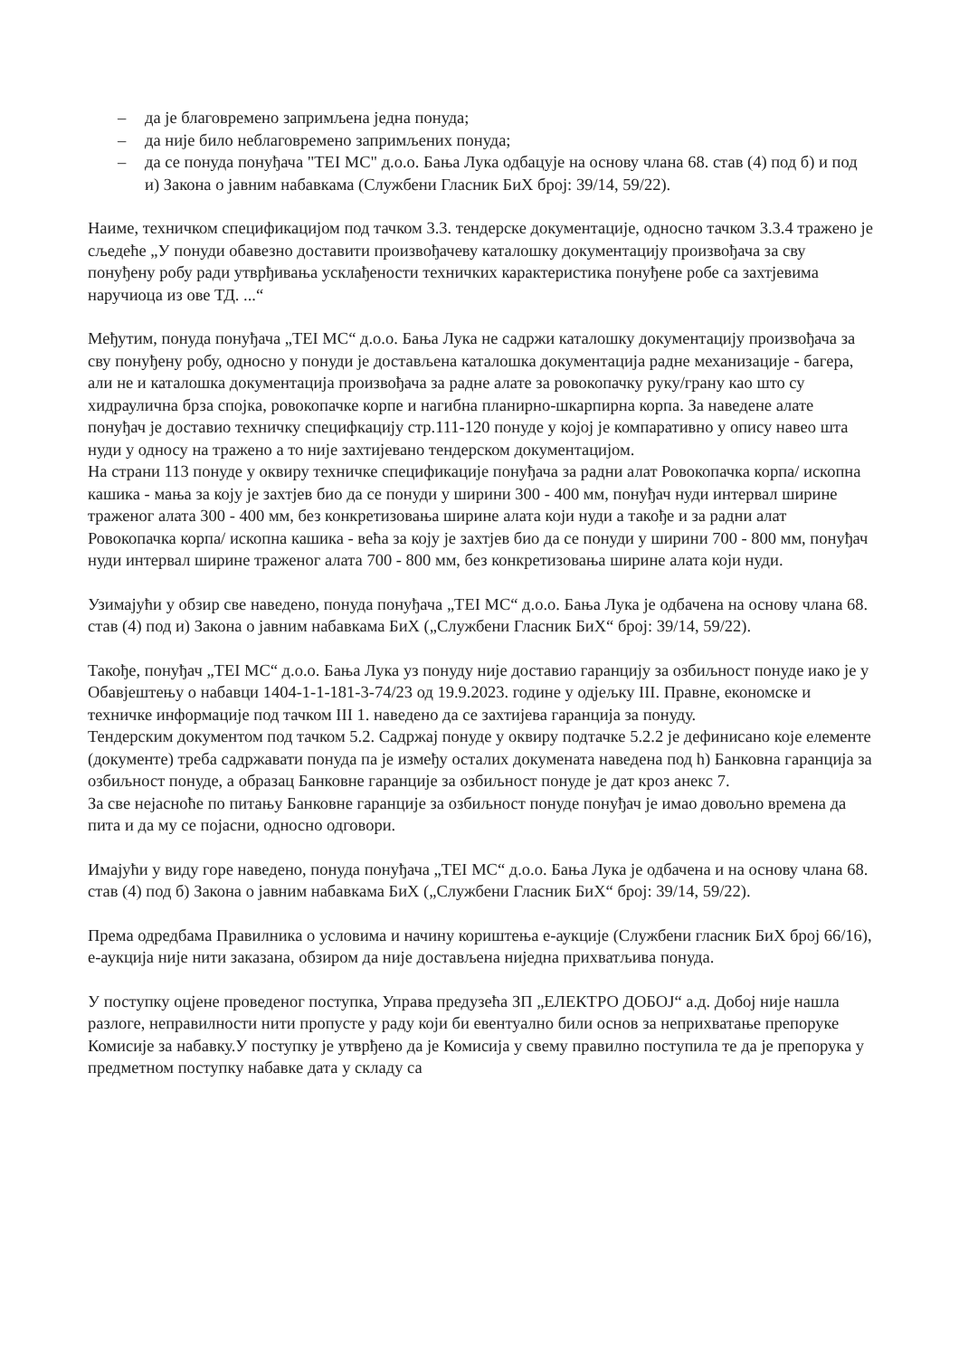– да је благовремено запримљена једна понуда;
– да није било неблаговремено запримљених понуда;
– да се понуда понуђача "TEI MC" д.о.о. Бања Лука одбацује на основу члана 68. став (4) под б) и под и) Закона о јавним набавкама (Службени Гласник БиХ број: 39/14, 59/22).
Наиме, техничком спецификацијом под тачком 3.3. тендерске документације, односно тачком 3.3.4 тражено је сљедеће „У понуди обавезно доставити произвођачеву каталошку документацију произвођача за сву понуђену робу ради утврђивања усклађености техничких карактеристика понуђене робе са захтјевима наручиоца из ове ТД. ...“
Међутим, понуда понуђача „TEI MC“ д.о.о. Бања Лука не садржи каталошку документацију произвођача за сву понуђену робу, односно у понуди је достављена каталошка документација радне механизације - багера, али не и каталошка документација произвођача за радне алате за ровокопачку руку/грану као што су хидраулична брза спојка, ровокопачке корпе и нагибна планирно-шкарпирна корпа. За наведене алате понуђач је доставио техничку специфкацију стр.111-120 понуде у којој је компаративно у опису навео шта нуди у односу на тражено а то није захтијевано тендерском документацијом.
На страни 113 понуде у оквиру техничке спецификације понуђача за радни алат Ровокопачка корпа/ ископна кашика - мања за коју је захтјев био да се понуди у ширини 300 - 400 мм, понуђач нуди интервал ширине траженог алата 300 - 400 мм, без конкретизовања ширине алата који нуди а такође и за радни алат Ровокопачка корпа/ ископна кашика - већа за коју је захтјев био да се понуди у ширини 700 - 800 мм, понуђач нуди интервал ширине траженог алата 700 - 800 мм, без конкретизовања ширине алата који нуди.
Узимајући у обзир све наведено, понуда понуђача „TEI MC“ д.о.о. Бања Лука је одбачена на основу члана 68. став (4) под и) Закона о јавним набавкама БиХ („Службени Гласник БиХ“ број: 39/14, 59/22).
Такође, понуђач „TEI MC“ д.о.о. Бања Лука уз понуду није доставио гаранцију за озбиљност понуде иако је у Обавјештењу о набавци 1404-1-1-181-3-74/23 од 19.9.2023. године у одјељку III. Правне, економске и техничке информације под тачком III 1. наведено да се захтијева гаранција за понуду.
Тендерским документом под тачком 5.2. Садржај понуде у оквиру подтачке 5.2.2 је дефинисано које елементе (документе) треба садржавати понуда па је између осталих докумената наведена под h) Банковна гаранција за озбиљност понуде, а образац Банковне гаранције за озбиљност понуде је дат кроз анекс 7.
За све нејасноће по питању Банковне гаранције за озбиљност понуде понуђач је имао довољно времена да пита и да му се појасни, односно одговори.
Имајући у виду горе наведено, понуда понуђача „TEI MC“ д.о.о. Бања Лука је одбачена и на основу члана 68. став (4) под б) Закона о јавним набавкама БиХ („Службени Гласник БиХ“ број: 39/14, 59/22).
Према одредбама Правилника о условима и начину кориштења е-аукције (Службени гласник БиХ број 66/16), е-аукција није нити заказана, обзиром да није достављена ниједна прихватљива понуда.
У поступку оцјене проведеног поступка, Управа предузећа ЗП „ЕЛЕКТРО ДОБОЈ“ а.д. Добој није нашла разлоге, неправилности нити пропусте у раду који би евентуално били основ за неприхватање препоруке Комисије за набавку.У поступку је утврђено да је Комисија у свему правилно поступила те да је препорука у предметном поступку набавке дата у складу са